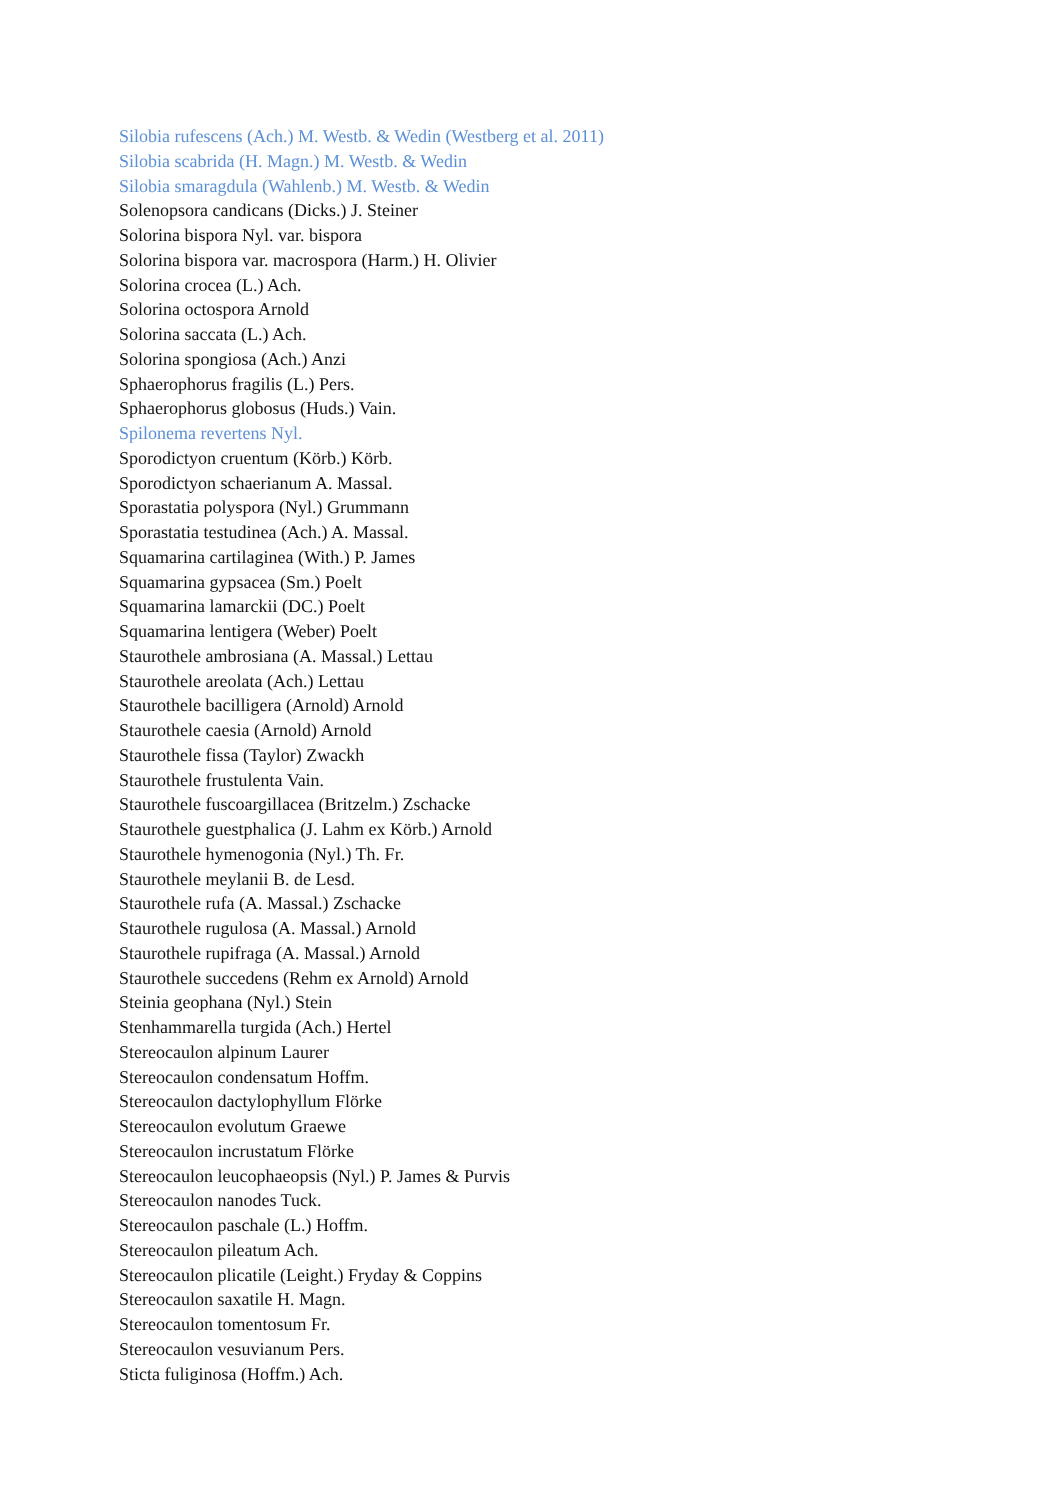Silobia rufescens (Ach.) M. Westb. & Wedin (Westberg et al. 2011)
Silobia scabrida (H. Magn.) M. Westb. & Wedin
Silobia smaragdula (Wahlenb.) M. Westb. & Wedin
Solenopsora candicans (Dicks.) J. Steiner
Solorina bispora Nyl. var. bispora
Solorina bispora var. macrospora (Harm.) H. Olivier
Solorina crocea (L.) Ach.
Solorina octospora Arnold
Solorina saccata (L.) Ach.
Solorina spongiosa (Ach.) Anzi
Sphaerophorus fragilis (L.) Pers.
Sphaerophorus globosus (Huds.) Vain.
Spilonema revertens Nyl.
Sporodictyon cruentum (Körb.) Körb.
Sporodictyon schaerianum A. Massal.
Sporastatia polyspora (Nyl.) Grummann
Sporastatia testudinea (Ach.) A. Massal.
Squamarina cartilaginea (With.) P. James
Squamarina gypsacea (Sm.) Poelt
Squamarina lamarckii (DC.) Poelt
Squamarina lentigera (Weber) Poelt
Staurothele ambrosiana (A. Massal.) Lettau
Staurothele areolata (Ach.) Lettau
Staurothele bacilligera (Arnold) Arnold
Staurothele caesia (Arnold) Arnold
Staurothele fissa (Taylor) Zwackh
Staurothele frustulenta Vain.
Staurothele fuscoargillacea (Britzelm.) Zschacke
Staurothele guestphalica (J. Lahm ex Körb.) Arnold
Staurothele hymenogonia (Nyl.) Th. Fr.
Staurothele meylanii B. de Lesd.
Staurothele rufa (A. Massal.) Zschacke
Staurothele rugulosa (A. Massal.) Arnold
Staurothele rupifraga (A. Massal.) Arnold
Staurothele succedens (Rehm ex Arnold) Arnold
Steinia geophana (Nyl.) Stein
Stenhammarella turgida (Ach.) Hertel
Stereocaulon alpinum Laurer
Stereocaulon condensatum Hoffm.
Stereocaulon dactylophyllum Flörke
Stereocaulon evolutum Graewe
Stereocaulon incrustatum Flörke
Stereocaulon leucophaeopsis (Nyl.) P. James & Purvis
Stereocaulon nanodes Tuck.
Stereocaulon paschale (L.) Hoffm.
Stereocaulon pileatum Ach.
Stereocaulon plicatile (Leight.) Fryday & Coppins
Stereocaulon saxatile H. Magn.
Stereocaulon tomentosum Fr.
Stereocaulon vesuvianum Pers.
Sticta fuliginosa (Hoffm.) Ach.